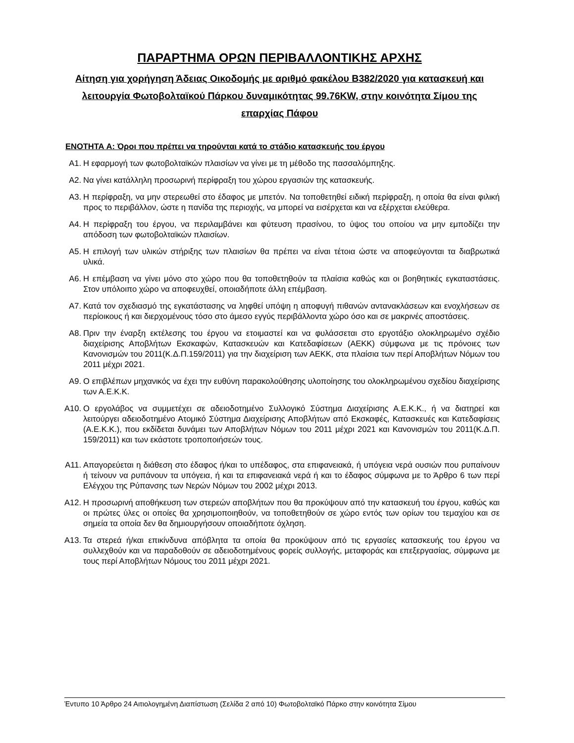ΠΑΡΑΡΤΗΜΑ ΟΡΩΝ ΠΕΡΙΒΑΛΛΟΝΤΙΚΗΣ ΑΡΧΗΣ
Αίτηση για χορήγηση Άδειας Οικοδομής με αριθμό φακέλου Β382/2020 για κατασκευή και λειτουργία Φωτοβολταϊκού Πάρκου δυναμικότητας 99.76KW, στην κοινότητα Σίμου της επαρχίας Πάφου
ΕΝΟΤΗΤΑ Α: Όροι που πρέπει να τηρούνται κατά το στάδιο κατασκευής του έργου
Α1. Η εφαρμογή των φωτοβολταϊκών πλαισίων να γίνει με τη μέθοδο της πασσαλόμπηξης.
Α2. Να γίνει κατάλληλη προσωρινή περίφραξη του χώρου εργασιών της κατασκευής.
Α3. Η περίφραξη, να μην στερεωθεί στο έδαφος με μπετόν. Να τοποθετηθεί ειδική περίφραξη, η οποία θα είναι φιλική προς το περιβάλλον, ώστε η πανίδα της περιοχής, να μπορεί να εισέρχεται και να εξέρχεται ελεύθερα.
Α4. Η περίφραξη του έργου, να περιλαμβάνει και φύτευση πρασίνου, το ύψος του οποίου να μην εμποδίζει την απόδοση των φωτοβολταϊκών πλαισίων.
Α5. Η επιλογή των υλικών στήριξης των πλαισίων θα πρέπει να είναι τέτοια ώστε να αποφεύγονται τα διαβρωτικά υλικά.
Α6. Η επέμβαση να γίνει μόνο στο χώρο που θα τοποθετηθούν τα πλαίσια καθώς και οι βοηθητικές εγκαταστάσεις. Στον υπόλοιπο χώρο να αποφευχθεί, οποιαδήποτε άλλη επέμβαση.
Α7. Κατά τον σχεδιασμό της εγκατάστασης να ληφθεί υπόψη η αποφυγή πιθανών αντανακλάσεων και ενοχλήσεων σε περίοικους ή και διερχομένους τόσο στο άμεσο εγγύς περιβάλλοντα χώρο όσο και σε μακρινές αποστάσεις.
Α8. Πριν την έναρξη εκτέλεσης του έργου να ετοιμαστεί και να φυλάσσεται στο εργοτάξιο ολοκληρωμένο σχέδιο διαχείρισης Αποβλήτων Εκσκαφών, Κατασκευών και Κατεδαφίσεων (ΑΕΚΚ) σύμφωνα με τις πρόνοιες των Κανονισμών του 2011(Κ.Δ.Π.159/2011) για την διαχείριση των ΑΕΚΚ, στα πλαίσια των περί Αποβλήτων Νόμων του 2011 μέχρι 2021.
Α9. Ο επιβλέπων μηχανικός να έχει την ευθύνη παρακολούθησης υλοποίησης του ολοκληρωμένου σχεδίου διαχείρισης των Α.Ε.Κ.Κ.
Α10. Ο εργολάβος να συμμετέχει σε αδειοδοτημένο Συλλογικό Σύστημα Διαχείρισης Α.Ε.Κ.Κ., ή να διατηρεί και λειτούργει αδειοδοτημένο Ατομικό Σύστημα Διαχείρισης Αποβλήτων από Εκσκαφές, Κατασκευές και Κατεδαφίσεις (Α.Ε.Κ.Κ.), που εκδίδεται δυνάμει των Αποβλήτων Νόμων του 2011 μέχρι 2021 και Κανονισμών του 2011(Κ.Δ.Π. 159/2011) και των εκάστοτε τροποποιήσεών τους.
Α11. Απαγορεύεται η διάθεση στο έδαφος ή/και το υπέδαφος, στα επιφανειακά, ή υπόγεια νερά ουσιών που ρυπαίνουν ή τείνουν να ρυπάνουν τα υπόγεια, ή και τα επιφανειακά νερά ή και το έδαφος σύμφωνα με το Άρθρο 6 των περί Ελέγχου της Ρύπανσης των Νερών Νόμων του 2002 μέχρι 2013.
Α12. Η προσωρινή αποθήκευση των στερεών αποβλήτων που θα προκύψουν από την κατασκευή του έργου, καθώς και οι πρώτες ύλες οι οποίες θα χρησιμοποιηθούν, να τοποθετηθούν σε χώρο εντός των ορίων του τεμαχίου και σε σημεία τα οποία δεν θα δημιουργήσουν οποιαδήποτε όχληση.
Α13. Τα στερεά ή/και επικίνδυνα απόβλητα τα οποία θα προκύψουν από τις εργασίες κατασκευής του έργου να συλλεχθούν και να παραδοθούν σε αδειοδοτημένους φορείς συλλογής, μεταφοράς και επεξεργασίας, σύμφωνα με τους περί Αποβλήτων Νόμους του 2011 μέχρι 2021.
Έντυπο 10 Άρθρο 24 Αιτιολογημένη Διαπίστωση (Σελίδα 2 από 10) Φωτοβολταϊκό Πάρκο στην κοινότητα Σίμου